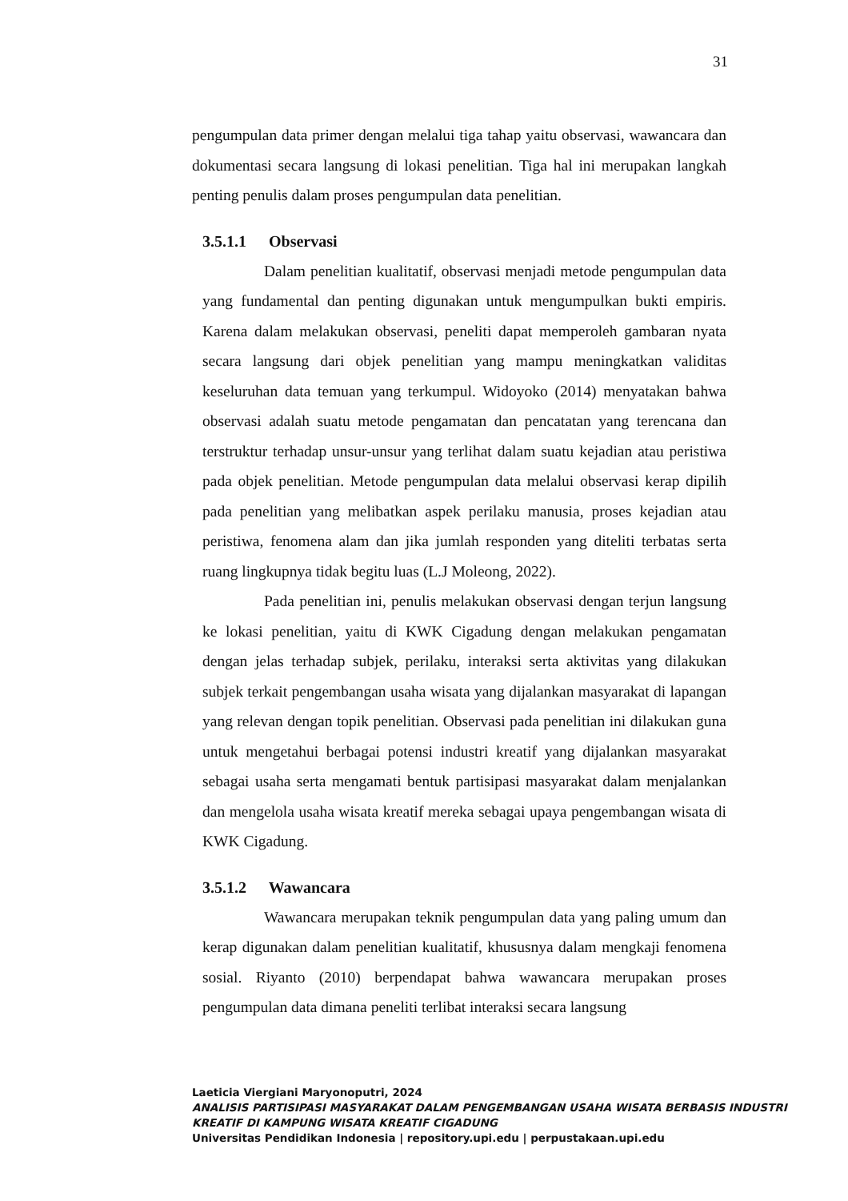31
pengumpulan data primer dengan melalui tiga tahap yaitu observasi, wawancara dan dokumentasi secara langsung di lokasi penelitian. Tiga hal ini merupakan langkah penting penulis dalam proses pengumpulan data penelitian.
3.5.1.1 Observasi
Dalam penelitian kualitatif, observasi menjadi metode pengumpulan data yang fundamental dan penting digunakan untuk mengumpulkan bukti empiris. Karena dalam melakukan observasi, peneliti dapat memperoleh gambaran nyata secara langsung dari objek penelitian yang mampu meningkatkan validitas keseluruhan data temuan yang terkumpul. Widoyoko (2014) menyatakan bahwa observasi adalah suatu metode pengamatan dan pencatatan yang terencana dan terstruktur terhadap unsur-unsur yang terlihat dalam suatu kejadian atau peristiwa pada objek penelitian. Metode pengumpulan data melalui observasi kerap dipilih pada penelitian yang melibatkan aspek perilaku manusia, proses kejadian atau peristiwa, fenomena alam dan jika jumlah responden yang diteliti terbatas serta ruang lingkupnya tidak begitu luas (L.J Moleong, 2022).
Pada penelitian ini, penulis melakukan observasi dengan terjun langsung ke lokasi penelitian, yaitu di KWK Cigadung dengan melakukan pengamatan dengan jelas terhadap subjek, perilaku, interaksi serta aktivitas yang dilakukan subjek terkait pengembangan usaha wisata yang dijalankan masyarakat di lapangan yang relevan dengan topik penelitian. Observasi pada penelitian ini dilakukan guna untuk mengetahui berbagai potensi industri kreatif yang dijalankan masyarakat sebagai usaha serta mengamati bentuk partisipasi masyarakat dalam menjalankan dan mengelola usaha wisata kreatif mereka sebagai upaya pengembangan wisata di KWK Cigadung.
3.5.1.2 Wawancara
Wawancara merupakan teknik pengumpulan data yang paling umum dan kerap digunakan dalam penelitian kualitatif, khususnya dalam mengkaji fenomena sosial. Riyanto (2010) berpendapat bahwa wawancara merupakan proses pengumpulan data dimana peneliti terlibat interaksi secara langsung
Laeticia Viergiani Maryonoputri, 2024
ANALISIS PARTISIPASI MASYARAKAT DALAM PENGEMBANGAN USAHA WISATA BERBASIS INDUSTRI
KREATIF DI KAMPUNG WISATA KREATIF CIGADUNG
Universitas Pendidikan Indonesia | repository.upi.edu | perpustakaan.upi.edu